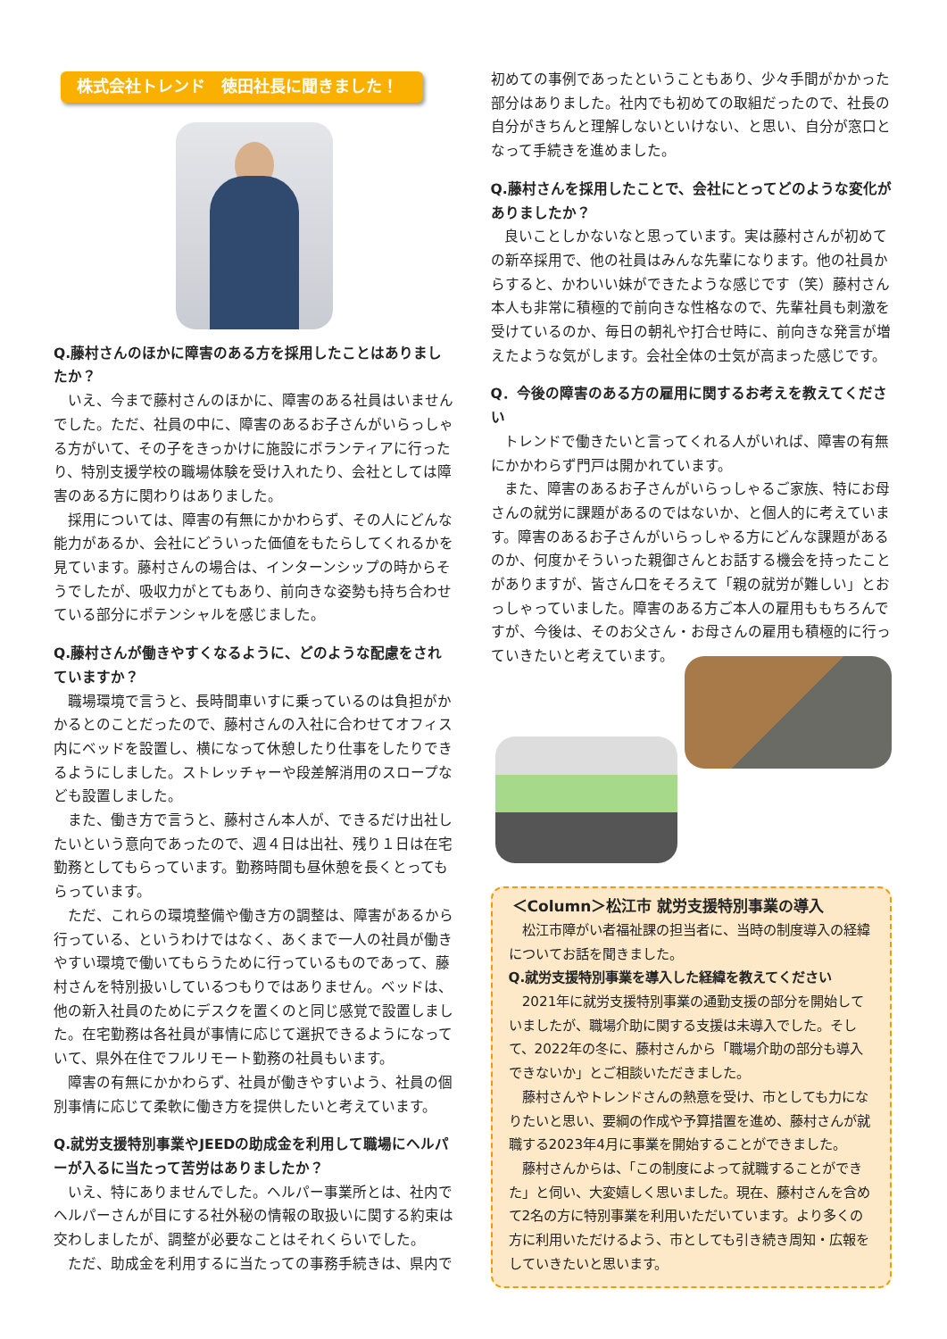株式会社トレンド　徳田社長に聞きました！
Q.藤村さんのほかに障害のある方を採用したことはありましたか？
いえ、今まで藤村さんのほかに、障害のある社員はいませんでした。ただ、社員の中に、障害のあるお子さんがいらっしゃる方がいて、その子をきっかけに施設にボランティアに行ったり、特別支援学校の職場体験を受け入れたり、会社としては障害のある方に関わりはありました。
採用については、障害の有無にかかわらず、その人にどんな能力があるか、会社にどういった価値をもたらしてくれるかを見ています。藤村さんの場合は、インターンシップの時からそうでしたが、吸収力がとてもあり、前向きな姿勢も持ち合わせている部分にポテンシャルを感じました。
Q.藤村さんが働きやすくなるように、どのような配慮をされていますか？
職場環境で言うと、長時間車いすに乗っているのは負担がかかるとのことだったので、藤村さんの入社に合わせてオフィス内にベッドを設置し、横になって休憩したり仕事をしたりできるようにしました。ストレッチャーや段差解消用のスロープなども設置しました。
また、働き方で言うと、藤村さん本人が、できるだけ出社したいという意向であったので、週４日は出社、残り１日は在宅勤務としてもらっています。勤務時間も昼休憩を長くとってもらっています。
ただ、これらの環境整備や働き方の調整は、障害があるから行っている、というわけではなく、あくまで一人の社員が働きやすい環境で働いてもらうために行っているものであって、藤村さんを特別扱いしているつもりではありません。ベッドは、他の新入社員のためにデスクを置くのと同じ感覚で設置しました。在宅勤務は各社員が事情に応じて選択できるようになっていて、県外在住でフルリモート勤務の社員もいます。
障害の有無にかかわらず、社員が働きやすいよう、社員の個別事情に応じて柔軟に働き方を提供したいと考えています。
Q.就労支援特別事業やJEEDの助成金を利用して職場にヘルパーが入るに当たって苦労はありましたか？
いえ、特にありませんでした。ヘルパー事業所とは、社内でヘルパーさんが目にする社外秘の情報の取扱いに関する約束は交わしましたが、調整が必要なことはそれくらいでした。
ただ、助成金を利用するに当たっての事務手続きは、県内で
初めての事例であったということもあり、少々手間がかかった部分はありました。社内でも初めての取組だったので、社長の自分がきちんと理解しないといけない、と思い、自分が窓口となって手続きを進めました。
Q.藤村さんを採用したことで、会社にとってどのような変化がありましたか？
良いことしかないなと思っています。実は藤村さんが初めての新卒採用で、他の社員はみんな先輩になります。他の社員からすると、かわいい妹ができたような感じです（笑）藤村さん本人も非常に積極的で前向きな性格なので、先輩社員も刺激を受けているのか、毎日の朝礼や打合せ時に、前向きな発言が増えたような気がします。会社全体の士気が高まった感じです。
Q．今後の障害のある方の雇用に関するお考えを教えてください
トレンドで働きたいと言ってくれる人がいれば、障害の有無にかかわらず門戸は開かれています。
また、障害のあるお子さんがいらっしゃるご家族、特にお母さんの就労に課題があるのではないか、と個人的に考えています。障害のあるお子さんがいらっしゃる方にどんな課題があるのか、何度かそういった親御さんとお話する機会を持ったことがありますが、皆さん口をそろえて「親の就労が難しい」とおっしゃっていました。障害のある方ご本人の雇用ももちろんですが、今後は、そのお父さん・お母さんの雇用も積極的に行っていきたいと考えています。
＜Column＞松江市 就労支援特別事業の導入
松江市障がい者福祉課の担当者に、当時の制度導入の経緯についてお話を聞きました。
Q.就労支援特別事業を導入した経緯を教えてください
2021年に就労支援特別事業の通勤支援の部分を開始していましたが、職場介助に関する支援は未導入でした。そして、2022年の冬に、藤村さんから「職場介助の部分も導入できないか」とご相談いただきました。
藤村さんやトレンドさんの熱意を受け、市としても力になりたいと思い、要綱の作成や予算措置を進め、藤村さんが就職する2023年4月に事業を開始することができました。
藤村さんからは、「この制度によって就職することができた」と伺い、大変嬉しく思いました。現在、藤村さんを含めて2名の方に特別事業を利用いただいています。より多くの方に利用いただけるよう、市としても引き続き周知・広報をしていきたいと思います。